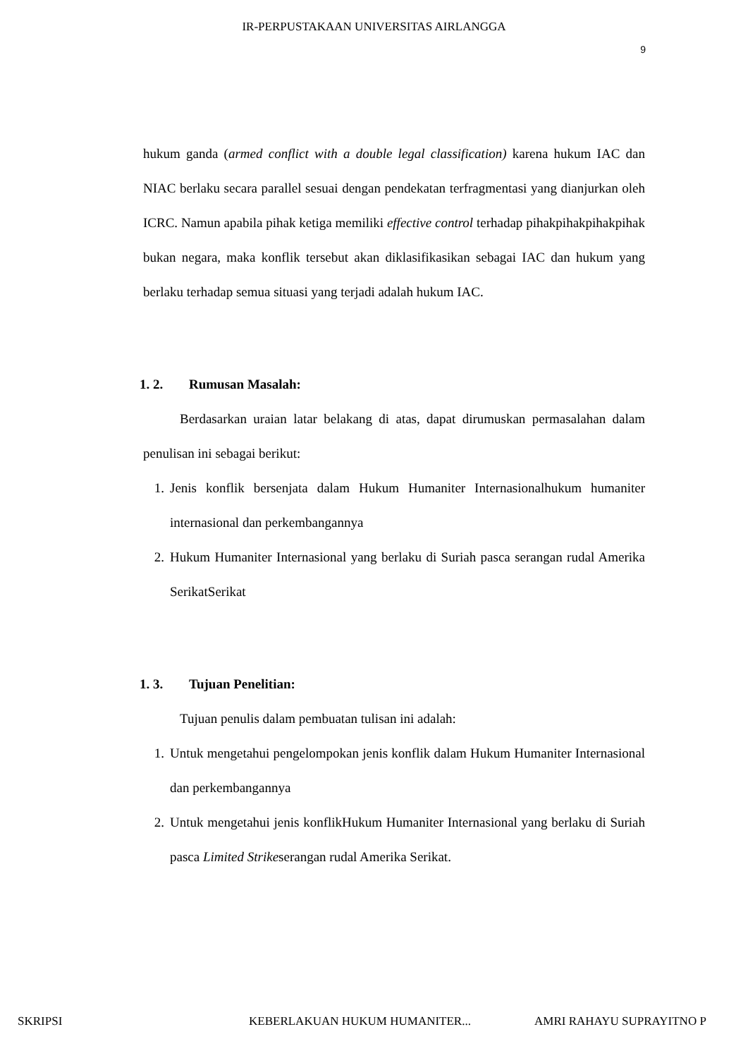IR-PERPUSTAKAAN UNIVERSITAS AIRLANGGA
9
hukum ganda (armed conflict with a double legal classification) karena hukum IAC dan NIAC berlaku secara parallel sesuai dengan pendekatan terfragmentasi yang dianjurkan oleh ICRC. Namun apabila pihak ketiga memiliki effective control terhadap pihakpihakpihakpihak bukan negara, maka konflik tersebut akan diklasifikasikan sebagai IAC dan hukum yang berlaku terhadap semua situasi yang terjadi adalah hukum IAC.
1. 2. Rumusan Masalah:
Berdasarkan uraian latar belakang di atas, dapat dirumuskan permasalahan dalam penulisan ini sebagai berikut:
1. Jenis konflik bersenjata dalam Hukum Humaniter Internasionalhukum humaniter internasional dan perkembangannya
2. Hukum Humaniter Internasional yang berlaku di Suriah pasca serangan rudal Amerika SerikatSerikat
1. 3. Tujuan Penelitian:
Tujuan penulis dalam pembuatan tulisan ini adalah:
1. Untuk mengetahui pengelompokan jenis konflik dalam Hukum Humaniter Internasional dan perkembangannya
2. Untuk mengetahui jenis konflikHukum Humaniter Internasional yang berlaku di Suriah pasca Limited Strikeserangan rudal Amerika Serikat.
SKRIPSI KEBERLAKUAN HUKUM HUMANITER... AMRI RAHAYU SUPRAYITNO P